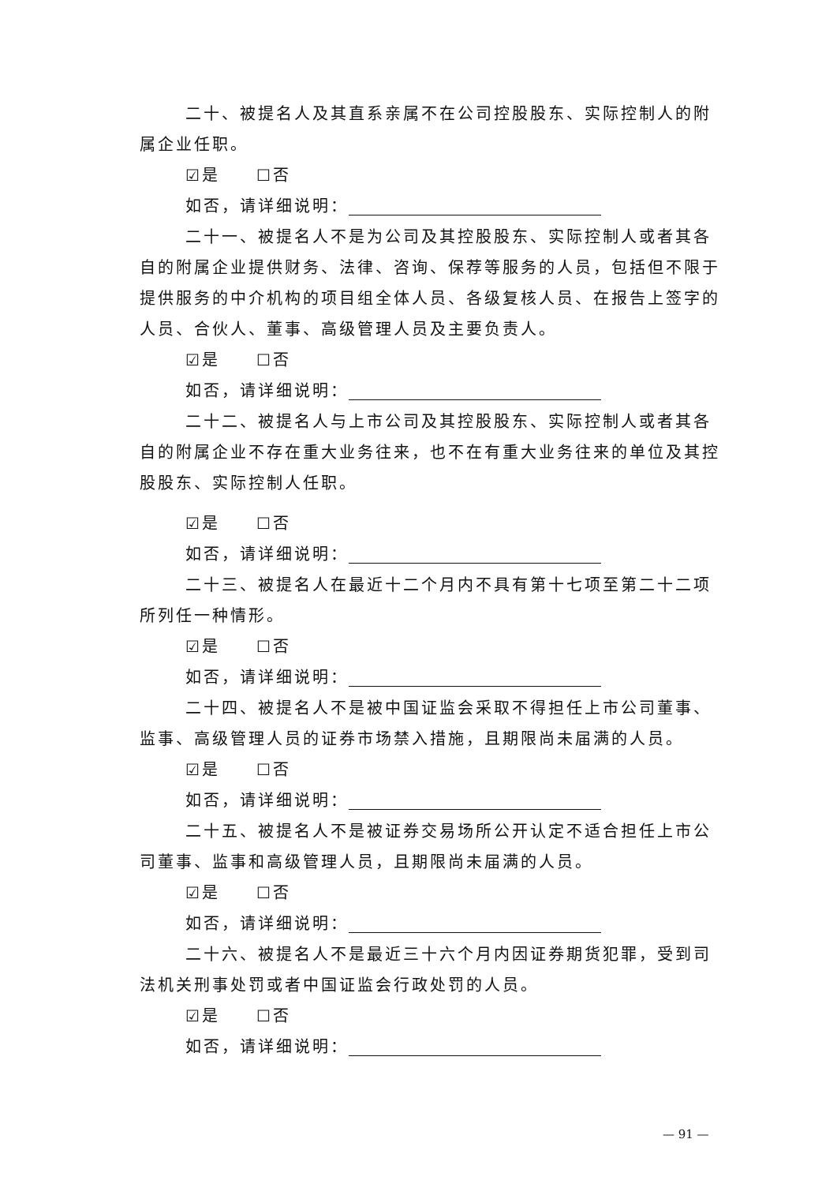二十、被提名人及其直系亲属不在公司控股股东、实际控制人的附属企业任职。
☑是　　☐否
如否，请详细说明：
二十一、被提名人不是为公司及其控股股东、实际控制人或者其各自的附属企业提供财务、法律、咨询、保荐等服务的人员，包括但不限于提供服务的中介机构的项目组全体人员、各级复核人员、在报告上签字的人员、合伙人、董事、高级管理人员及主要负责人。
☑是　　☐否
如否，请详细说明：
二十二、被提名人与上市公司及其控股股东、实际控制人或者其各自的附属企业不存在重大业务往来，也不在有重大业务往来的单位及其控股股东、实际控制人任职。
☑是　　☐否
如否，请详细说明：
二十三、被提名人在最近十二个月内不具有第十七项至第二十二项所列任一种情形。
☑是　　☐否
如否，请详细说明：
二十四、被提名人不是被中国证监会采取不得担任上市公司董事、监事、高级管理人员的证券市场禁入措施，且期限尚未届满的人员。
☑是　　☐否
如否，请详细说明：
二十五、被提名人不是被证券交易场所公开认定不适合担任上市公司董事、监事和高级管理人员，且期限尚未届满的人员。
☑是　　☐否
如否，请详细说明：
二十六、被提名人不是最近三十六个月内因证券期货犯罪，受到司法机关刑事处罚或者中国证监会行政处罚的人员。
☑是　　☐否
如否，请详细说明：
— 91 —